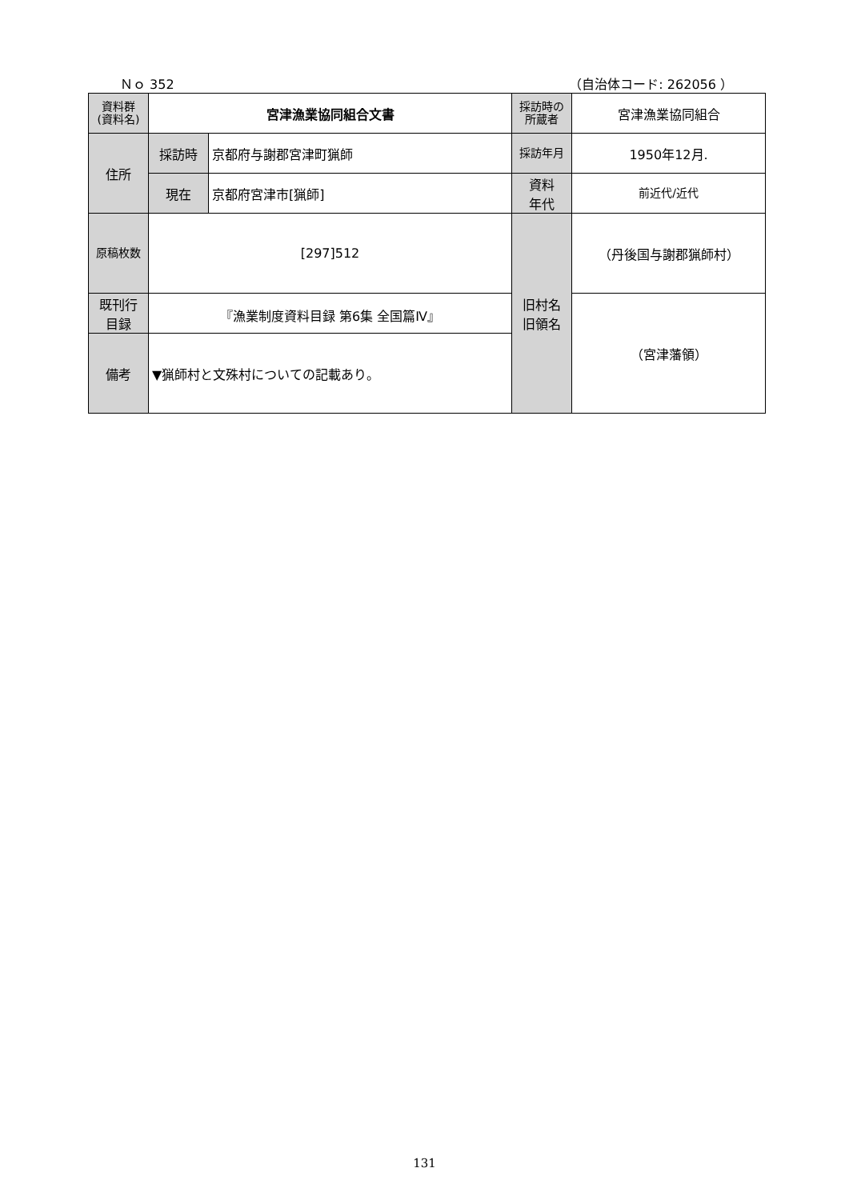Ｎｏ 352 （自治体コード: 262056 ）
| 資料群 (資料名) | 宮津漁業協同組合文書 | | 採訪時の 所蔵者 | 宮津漁業協同組合 |
| 住所 | 採訪時 | 京都府与謝郡宮津町猟師 | 採訪年月 | 1950年12月. |
| | 現在 | 京都府宮津市[猟師] | 資料 年代 | 前近代/近代 |
| 原稿枚数 | [297]512 | | 旧村名 旧領名 | （丹後国与謝郡猟師村） |
| 既刊行 目録 | 『漁業制度資料目録 第6集 全国篇Ⅳ』 | | | （宮津藩領） |
| 備考 | ▼猟師村と文殊村についての記載あり。 | | | |
131